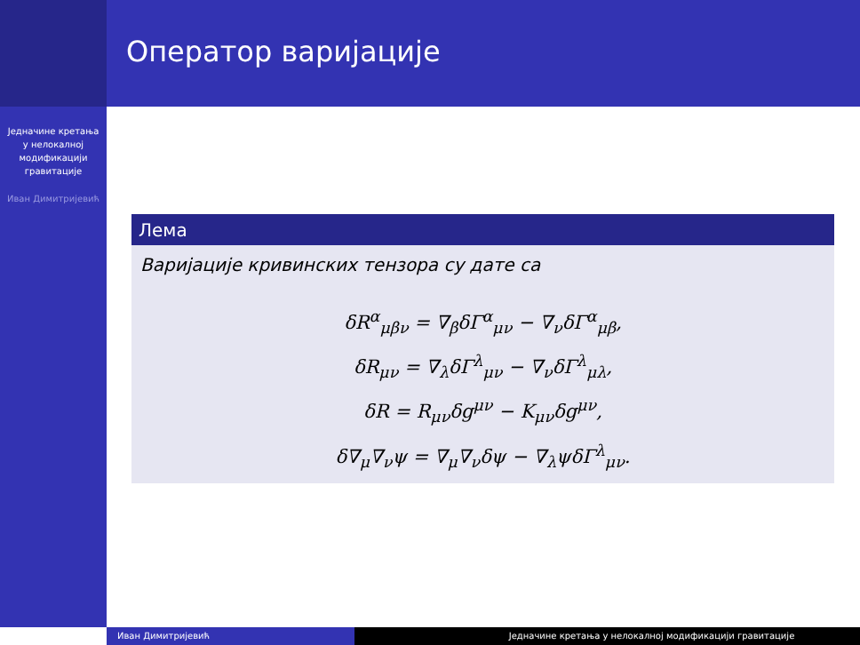Једначине кретања у нелокалној модификацији гравитације
Иван Димитријевић
Оператор варијације
Лема
Варијације кривинских тензора су дате са
δR<sup>α</sup><sub>μβν</sub> = ∇<sub>β</sub>δΓ<sup>α</sup><sub>μν</sub> − ∇<sub>ν</sub>δΓ<sup>α</sup><sub>μβ</sub>,
δR<sub>μν</sub> = ∇<sub>λ</sub>δΓ<sup>λ</sup><sub>μν</sub> − ∇<sub>ν</sub>δΓ<sup>λ</sup><sub>μλ</sub>,
δR = R<sub>μν</sub>δg<sup>μν</sup> − K<sub>μν</sub>δg<sup>μν</sup>,
δ∇<sub>μ</sub>∇<sub>ν</sub>ψ = ∇<sub>μ</sub>∇<sub>ν</sub>δψ − ∇<sub>λ</sub>ψδΓ<sup>λ</sup><sub>μν</sub>.
Иван Димитријевић Једначине кретања у нелокалној модификацији гравитације